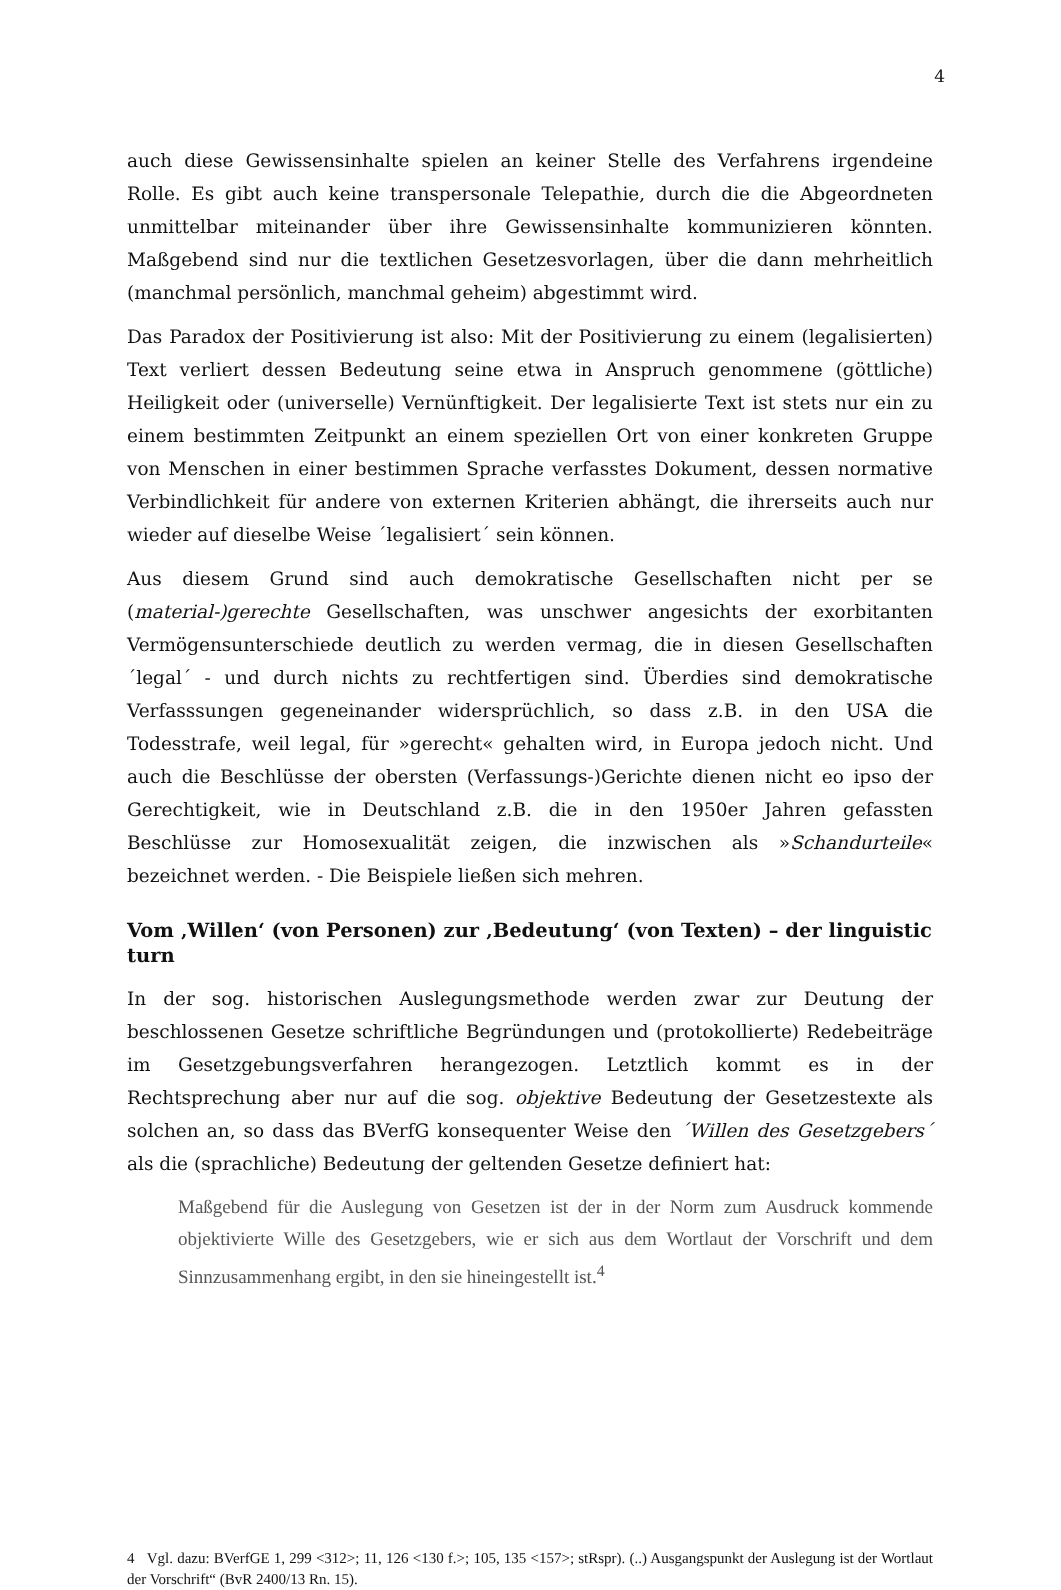4
auch diese Gewissensinhalte spielen an keiner Stelle des Verfahrens irgendeine Rolle. Es gibt auch keine transpersonale Telepathie, durch die die Abgeordneten unmittelbar miteinander über ihre Gewissensinhalte kommunizieren könnten. Maßgebend sind nur die textlichen Gesetzesvorlagen, über die dann mehrheitlich (manchmal persönlich, manchmal geheim) abgestimmt wird.
Das Paradox der Positivierung ist also: Mit der Positivierung zu einem (legalisierten) Text verliert dessen Bedeutung seine etwa in Anspruch genommene (göttliche) Heiligkeit oder (universelle) Vernünftigkeit. Der legalisierte Text ist stets nur ein zu einem bestimmten Zeitpunkt an einem speziellen Ort von einer konkreten Gruppe von Menschen in einer bestimmen Sprache verfasstes Dokument, dessen normative Verbindlichkeit für andere von externen Kriterien abhängt, die ihrerseits auch nur wieder auf dieselbe Weise ´legalisiert´ sein können.
Aus diesem Grund sind auch demokratische Gesellschaften nicht per se (material-)gerechte Gesellschaften, was unschwer angesichts der exorbitanten Vermögensunterschiede deutlich zu werden vermag, die in diesen Gesellschaften ´legal´ - und durch nichts zu rechtfertigen sind. Überdies sind demokratische Verfasssungen gegeneinander widersprüchlich, so dass z.B. in den USA die Todesstrafe, weil legal, für »gerecht« gehalten wird, in Europa jedoch nicht. Und auch die Beschlüsse der obersten (Verfassungs-)Gerichte dienen nicht eo ipso der Gerechtigkeit, wie in Deutschland z.B. die in den 1950er Jahren gefassten Beschlüsse zur Homosexualität zeigen, die inzwischen als »Schandurteile« bezeichnet werden. - Die Beispiele ließen sich mehren.
Vom ‚Willen‘ (von Personen) zur ‚Bedeutung‘ (von Texten) – der linguistic turn
In der sog. historischen Auslegungsmethode werden zwar zur Deutung der beschlossenen Gesetze schriftliche Begründungen und (protokollierte) Redebeiträge im Gesetzgebungsverfahren herangezogen. Letztlich kommt es in der Rechtsprechung aber nur auf die sog. objektive Bedeutung der Gesetzestexte als solchen an, so dass das BVerfG konsequenter Weise den ´Willen des Gesetzgebers´ als die (sprachliche) Bedeutung der geltenden Gesetze definiert hat:
Maßgebend für die Auslegung von Gesetzen ist der in der Norm zum Ausdruck kommende objektivierte Wille des Gesetzgebers, wie er sich aus dem Wortlaut der Vorschrift und dem Sinnzusammenhang ergibt, in den sie hineingestellt ist.<sup>4</sup>
4 Vgl. dazu: BVerfGE 1, 299 <312>; 11, 126 <130 f.>; 105, 135 <157>; stRspr). (..) Ausgangspunkt der Auslegung ist der Wortlaut der Vorschrift“ (BvR 2400/13 Rn. 15).